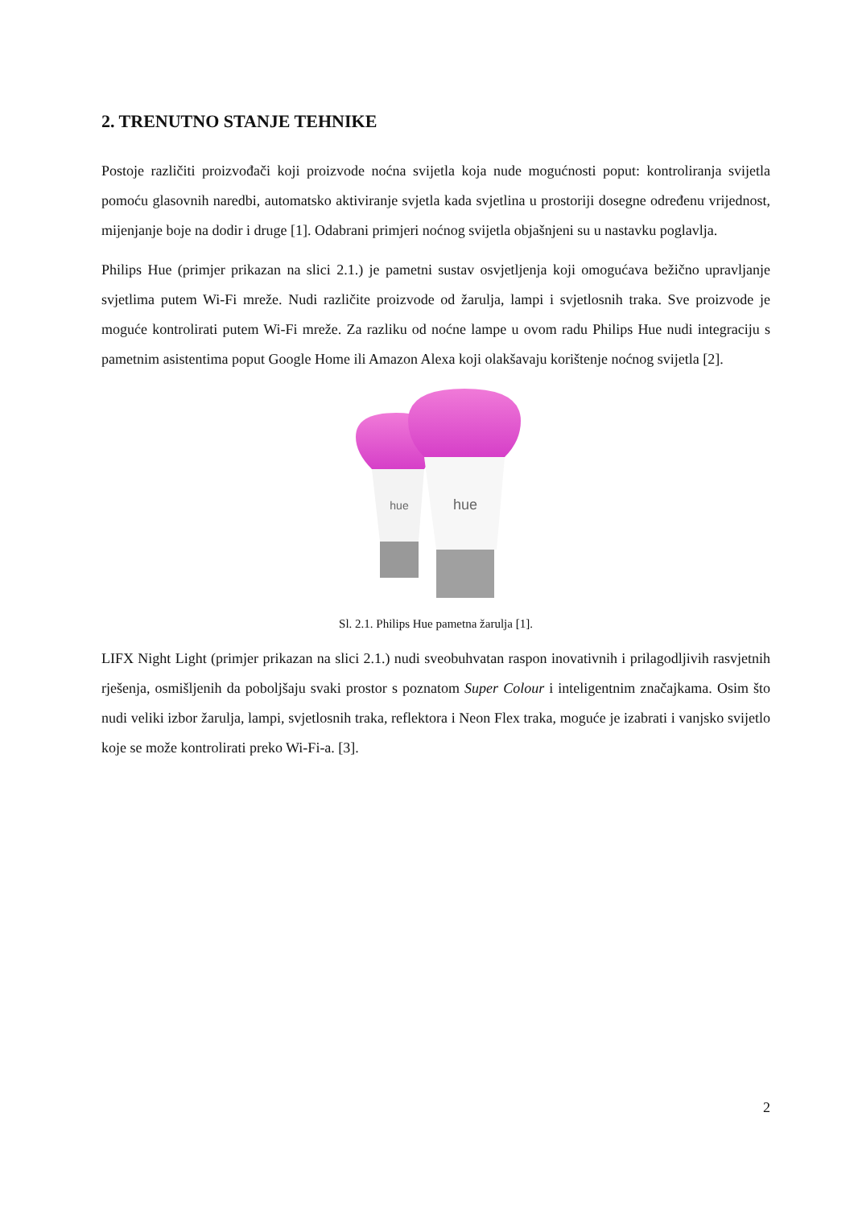2. TRENUTNO STANJE TEHNIKE
Postoje različiti proizvođači koji proizvode noćna svijetla koja nude mogućnosti poput: kontroliranja svijetla pomoću glasovnih naredbi, automatsko aktiviranje svjetla kada svjetlina u prostoriji dosegne određenu vrijednost, mijenjanje boje na dodir i druge [1]. Odabrani primjeri noćnog svijetla objašnjeni su u nastavku poglavlja.
Philips Hue (primjer prikazan na slici 2.1.) je pametni sustav osvjetljenja koji omogućava bežično upravljanje svjetlima putem Wi-Fi mreže. Nudi različite proizvode od žarulja, lampi i svjetlosnih traka. Sve proizvode je moguće kontrolirati putem Wi-Fi mreže. Za razliku od noćne lampe u ovom radu Philips Hue nudi integraciju s pametnim asistentima poput Google Home ili Amazon Alexa koji olakšavaju korištenje noćnog svijetla [2].
hue
hue
Sl. 2.1. Philips Hue pametna žarulja [1].
LIFX Night Light (primjer prikazan na slici 2.1.) nudi sveobuhvatan raspon inovativnih i prilagodljivih rasvjetnih rješenja, osmišljenih da poboljšaju svaki prostor s poznatom Super Colour i inteligentnim značajkama. Osim što nudi veliki izbor žarulja, lampi, svjetlosnih traka, reflektora i Neon Flex traka, moguće je izabrati i vanjsko svijetlo koje se može kontrolirati preko Wi-Fi-a. [3].
2